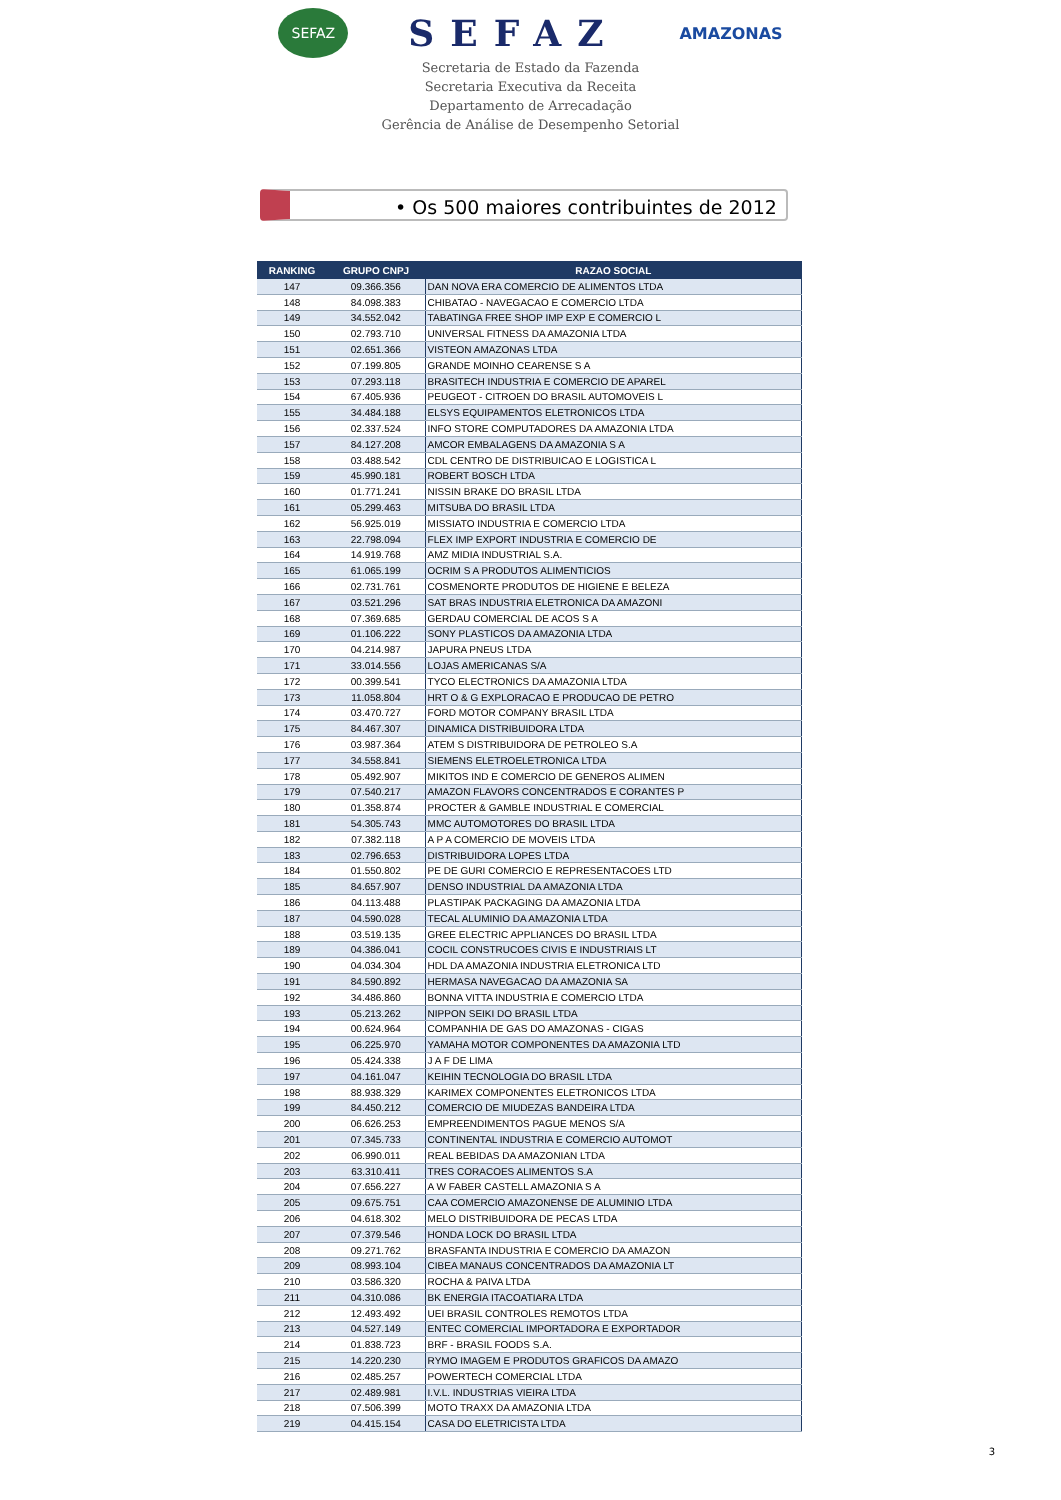SEFAZ
SEFAZ
AMAZONAS
Secretaria de Estado da Fazenda
Secretaria Executiva da Receita
Departamento de Arrecadação
Gerência de Análise de Desempenho Setorial
• Os 500 maiores contribuintes de 2012
| RANKING | GRUPO CNPJ | RAZAO SOCIAL |
| --- | --- | --- |
| 147 | 09.366.356 | DAN NOVA ERA COMERCIO DE ALIMENTOS LTDA |
| 148 | 84.098.383 | CHIBATAO - NAVEGACAO E COMERCIO LTDA |
| 149 | 34.552.042 | TABATINGA FREE SHOP IMP EXP E COMERCIO L |
| 150 | 02.793.710 | UNIVERSAL FITNESS DA AMAZONIA LTDA |
| 151 | 02.651.366 | VISTEON AMAZONAS LTDA |
| 152 | 07.199.805 | GRANDE MOINHO CEARENSE S A |
| 153 | 07.293.118 | BRASITECH INDUSTRIA E COMERCIO DE APAREL |
| 154 | 67.405.936 | PEUGEOT - CITROEN DO BRASIL AUTOMOVEIS L |
| 155 | 34.484.188 | ELSYS EQUIPAMENTOS ELETRONICOS LTDA |
| 156 | 02.337.524 | INFO STORE COMPUTADORES DA AMAZONIA LTDA |
| 157 | 84.127.208 | AMCOR EMBALAGENS DA AMAZONIA S A |
| 158 | 03.488.542 | CDL CENTRO DE DISTRIBUICAO E LOGISTICA L |
| 159 | 45.990.181 | ROBERT BOSCH LTDA |
| 160 | 01.771.241 | NISSIN BRAKE DO BRASIL LTDA |
| 161 | 05.299.463 | MITSUBA DO BRASIL LTDA |
| 162 | 56.925.019 | MISSIATO INDUSTRIA E COMERCIO LTDA |
| 163 | 22.798.094 | FLEX IMP EXPORT INDUSTRIA E COMERCIO DE |
| 164 | 14.919.768 | AMZ MIDIA INDUSTRIAL S.A. |
| 165 | 61.065.199 | OCRIM S A PRODUTOS ALIMENTICIOS |
| 166 | 02.731.761 | COSMENORTE PRODUTOS DE HIGIENE E BELEZA |
| 167 | 03.521.296 | SAT BRAS INDUSTRIA ELETRONICA DA AMAZONI |
| 168 | 07.369.685 | GERDAU COMERCIAL DE ACOS S A |
| 169 | 01.106.222 | SONY PLASTICOS DA AMAZONIA LTDA |
| 170 | 04.214.987 | JAPURA PNEUS LTDA |
| 171 | 33.014.556 | LOJAS AMERICANAS S/A |
| 172 | 00.399.541 | TYCO ELECTRONICS DA AMAZONIA LTDA |
| 173 | 11.058.804 | HRT O & G EXPLORACAO E PRODUCAO DE PETRO |
| 174 | 03.470.727 | FORD MOTOR COMPANY BRASIL LTDA |
| 175 | 84.467.307 | DINAMICA DISTRIBUIDORA LTDA |
| 176 | 03.987.364 | ATEM S DISTRIBUIDORA DE PETROLEO S.A |
| 177 | 34.558.841 | SIEMENS ELETROELETRONICA LTDA |
| 178 | 05.492.907 | MIKITOS IND E COMERCIO DE GENEROS ALIMEN |
| 179 | 07.540.217 | AMAZON FLAVORS CONCENTRADOS E CORANTES P |
| 180 | 01.358.874 | PROCTER & GAMBLE INDUSTRIAL E COMERCIAL |
| 181 | 54.305.743 | MMC AUTOMOTORES DO BRASIL LTDA |
| 182 | 07.382.118 | A P A COMERCIO DE MOVEIS LTDA |
| 183 | 02.796.653 | DISTRIBUIDORA LOPES LTDA |
| 184 | 01.550.802 | PE DE GURI COMERCIO E REPRESENTACOES LTD |
| 185 | 84.657.907 | DENSO INDUSTRIAL DA AMAZONIA LTDA |
| 186 | 04.113.488 | PLASTIPAK PACKAGING DA AMAZONIA LTDA |
| 187 | 04.590.028 | TECAL ALUMINIO DA AMAZONIA LTDA |
| 188 | 03.519.135 | GREE ELECTRIC APPLIANCES DO BRASIL LTDA |
| 189 | 04.386.041 | COCIL CONSTRUCOES CIVIS E INDUSTRIAIS LT |
| 190 | 04.034.304 | HDL DA AMAZONIA INDUSTRIA ELETRONICA LTD |
| 191 | 84.590.892 | HERMASA NAVEGACAO DA AMAZONIA SA |
| 192 | 34.486.860 | BONNA VITTA INDUSTRIA E COMERCIO LTDA |
| 193 | 05.213.262 | NIPPON SEIKI DO BRASIL LTDA |
| 194 | 00.624.964 | COMPANHIA DE GAS DO AMAZONAS - CIGAS |
| 195 | 06.225.970 | YAMAHA MOTOR COMPONENTES DA AMAZONIA LTD |
| 196 | 05.424.338 | J A F DE LIMA |
| 197 | 04.161.047 | KEIHIN TECNOLOGIA DO BRASIL LTDA |
| 198 | 88.938.329 | KARIMEX COMPONENTES ELETRONICOS LTDA |
| 199 | 84.450.212 | COMERCIO DE MIUDEZAS BANDEIRA LTDA |
| 200 | 06.626.253 | EMPREENDIMENTOS PAGUE MENOS S/A |
| 201 | 07.345.733 | CONTINENTAL INDUSTRIA E COMERCIO AUTOMOT |
| 202 | 06.990.011 | REAL BEBIDAS DA AMAZONIAN LTDA |
| 203 | 63.310.411 | TRES CORACOES ALIMENTOS S.A |
| 204 | 07.656.227 | A W FABER CASTELL AMAZONIA S A |
| 205 | 09.675.751 | CAA COMERCIO AMAZONENSE DE ALUMINIO LTDA |
| 206 | 04.618.302 | MELO DISTRIBUIDORA DE PECAS LTDA |
| 207 | 07.379.546 | HONDA LOCK DO BRASIL LTDA |
| 208 | 09.271.762 | BRASFANTA INDUSTRIA E COMERCIO DA AMAZON |
| 209 | 08.993.104 | CIBEA MANAUS CONCENTRADOS DA AMAZONIA LT |
| 210 | 03.586.320 | ROCHA & PAIVA LTDA |
| 211 | 04.310.086 | BK ENERGIA ITACOATIARA LTDA |
| 212 | 12.493.492 | UEI BRASIL CONTROLES REMOTOS LTDA |
| 213 | 04.527.149 | ENTEC COMERCIAL IMPORTADORA E EXPORTADOR |
| 214 | 01.838.723 | BRF - BRASIL FOODS S.A. |
| 215 | 14.220.230 | RYMO IMAGEM E PRODUTOS GRAFICOS DA AMAZO |
| 216 | 02.485.257 | POWERTECH COMERCIAL LTDA |
| 217 | 02.489.981 | I.V.L. INDUSTRIAS VIEIRA LTDA |
| 218 | 07.506.399 | MOTO TRAXX DA AMAZONIA LTDA |
| 219 | 04.415.154 | CASA DO ELETRICISTA LTDA |
3